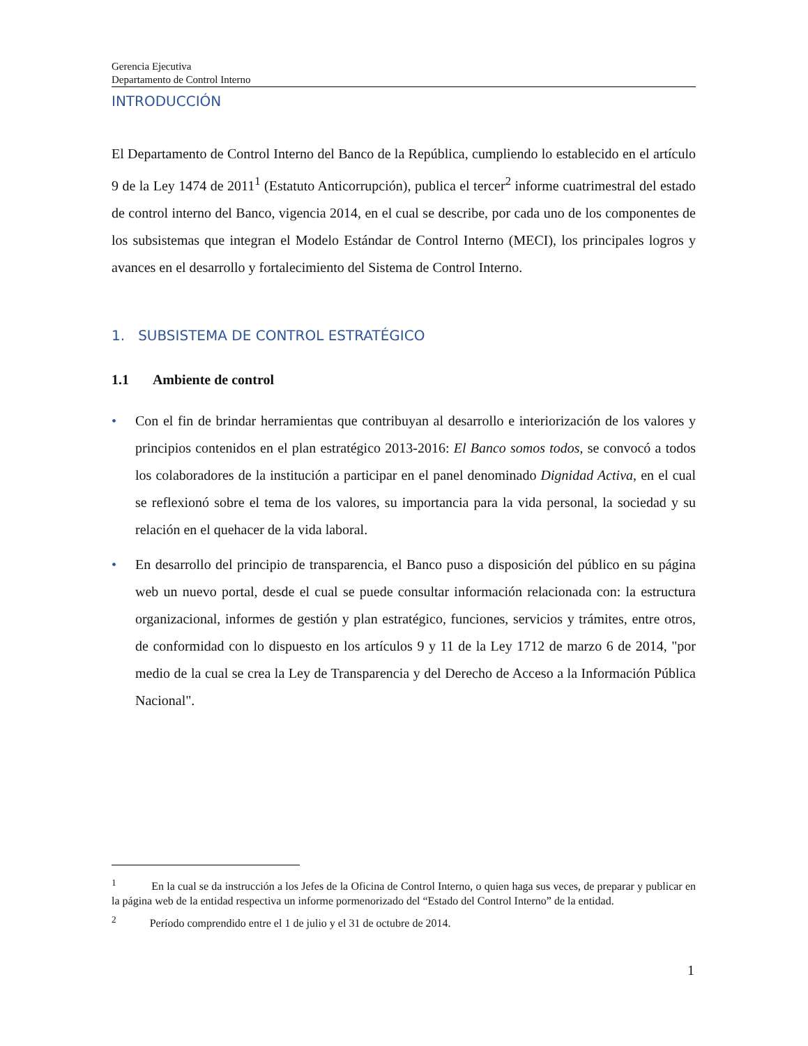Gerencia Ejecutiva
Departamento de Control Interno
INTRODUCCIÓN
El Departamento de Control Interno del Banco de la República, cumpliendo lo establecido en el artículo 9 de la Ley 1474 de 2011<sup>1</sup> (Estatuto Anticorrupción), publica el tercer<sup>2</sup> informe cuatrimestral del estado de control interno del Banco, vigencia 2014, en el cual se describe, por cada uno de los componentes de los subsistemas que integran el Modelo Estándar de Control Interno (MECI), los principales logros y avances en el desarrollo y fortalecimiento del Sistema de Control Interno.
1. SUBSISTEMA DE CONTROL ESTRATÉGICO
1.1 Ambiente de control
• Con el fin de brindar herramientas que contribuyan al desarrollo e interiorización de los valores y principios contenidos en el plan estratégico 2013-2016: El Banco somos todos, se convocó a todos los colaboradores de la institución a participar en el panel denominado Dignidad Activa, en el cual se reflexionó sobre el tema de los valores, su importancia para la vida personal, la sociedad y su relación en el quehacer de la vida laboral.
• En desarrollo del principio de transparencia, el Banco puso a disposición del público en su página web un nuevo portal, desde el cual se puede consultar información relacionada con: la estructura organizacional, informes de gestión y plan estratégico, funciones, servicios y trámites, entre otros, de conformidad con lo dispuesto en los artículos 9 y 11 de la Ley 1712 de marzo 6 de 2014, "por medio de la cual se crea la Ley de Transparencia y del Derecho de Acceso a la Información Pública Nacional".
<sup>1</sup> En la cual se da instrucción a los Jefes de la Oficina de Control Interno, o quien haga sus veces, de preparar y publicar en la página web de la entidad respectiva un informe pormenorizado del “Estado del Control Interno” de la entidad.
<sup>2</sup> Período comprendido entre el 1 de julio y el 31 de octubre de 2014.
1